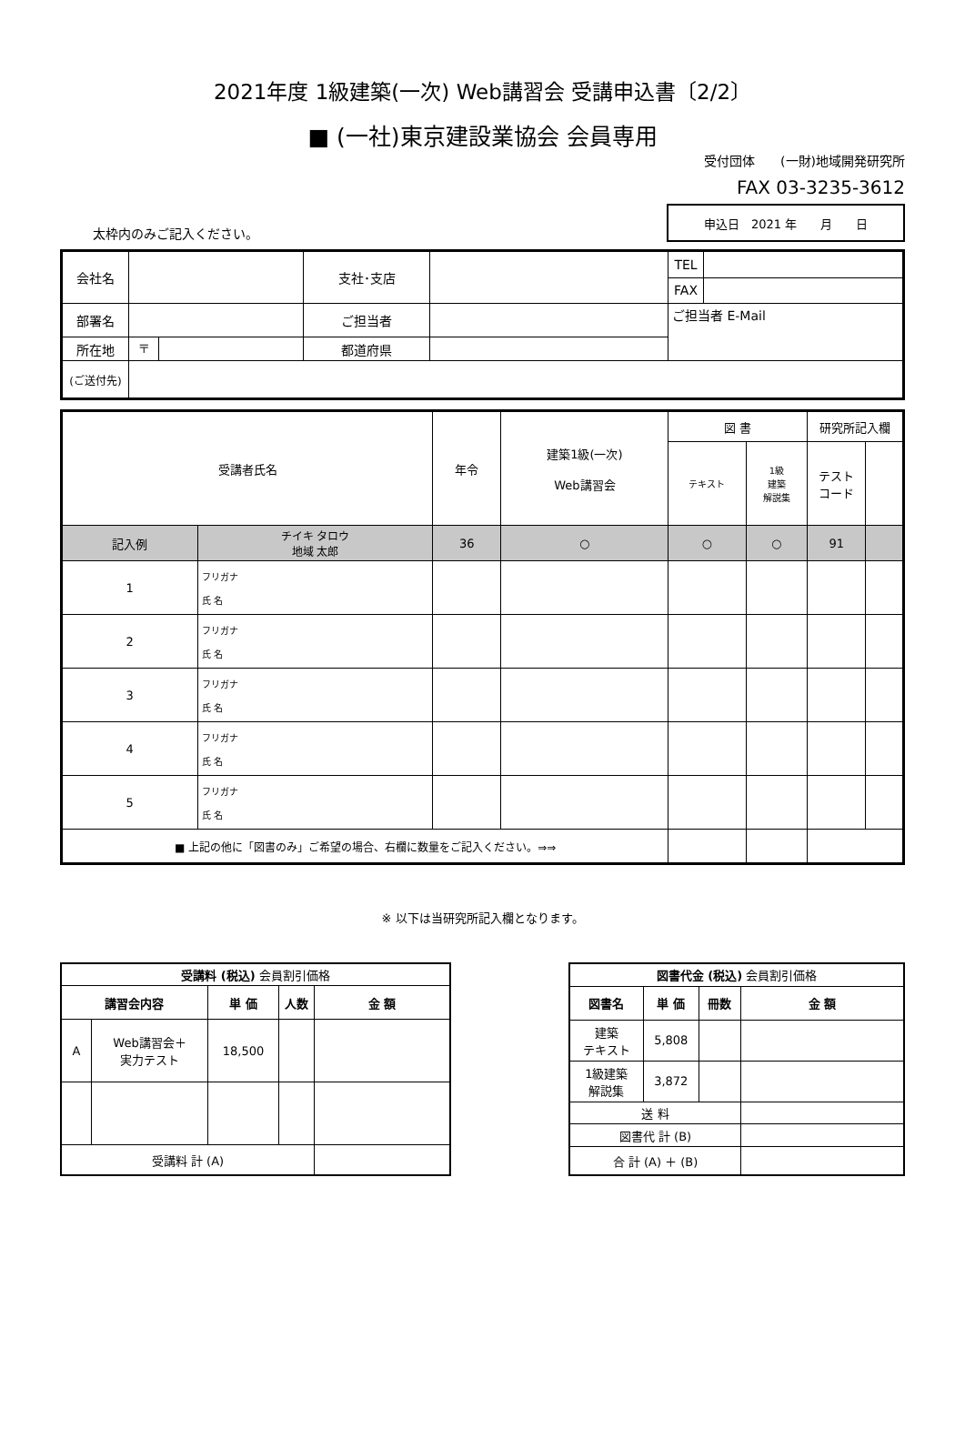2021年度 1級建築(一次) Web講習会 受講申込書〔2/2〕
■ (一社)東京建設業協会 会員専用
受付団体　　(一財)地域開発研究所
FAX 03-3235-3612
太枠内のみご記入ください。
| 申込日 2021 年 月 日 |
| 会社名 | | | 支社･支店 | | | TEL | |
| | | | | | | FAX | |
| 部署名 | | | ご担当者 | | ご担当者 E-Mail | | |
| 所在地 | 〒 | | 都道府県 | | | | |
| (ご送付先) | | | | | | | |
| 受講者氏名 | | 年令 | 建築1級(一次) Web講習会 | 図 書 | | 研究所記入欄 | |
| --- | --- | --- | --- | --- | --- | --- | --- |
| | | | | テキスト | 1級 建築 解説集 | テスト コード | |
| 記入例 | チイキ タロウ 地域 太郎 | 36 | ○ | ○ | ○ | 91 | |
| 1 | フリガナ 氏 名 | | | | | | |
| 2 | フリガナ 氏 名 | | | | | | |
| 3 | フリガナ 氏 名 | | | | | | |
| 4 | フリガナ 氏 名 | | | | | | |
| 5 | フリガナ 氏 名 | | | | | | |
| ■ 上記の他に「図書のみ」ご希望の場合、右欄に数量をご記入ください。⇒⇒ | | | | | | | |
※ 以下は当研究所記入欄となります。
| 受講料 (税込) 会員割引価格 | | | | |
| 講習会内容 | | 単 価 | 人数 | 金 額 |
| A | Web講習会＋ 実力テスト | 18,500 | | |
| 受講料 計 (A) | | | | |
| 図書代金 (税込) 会員割引価格 | | | |
| 図書名 | 単 価 | 冊数 | 金 額 |
| 建築 テキスト | 5,808 | | |
| 1級建築 解説集 | 3,872 | | |
| 送 料 | | | |
| 図書代 計 (B) | | | |
| 合 計 (A) ＋ (B) | | | |